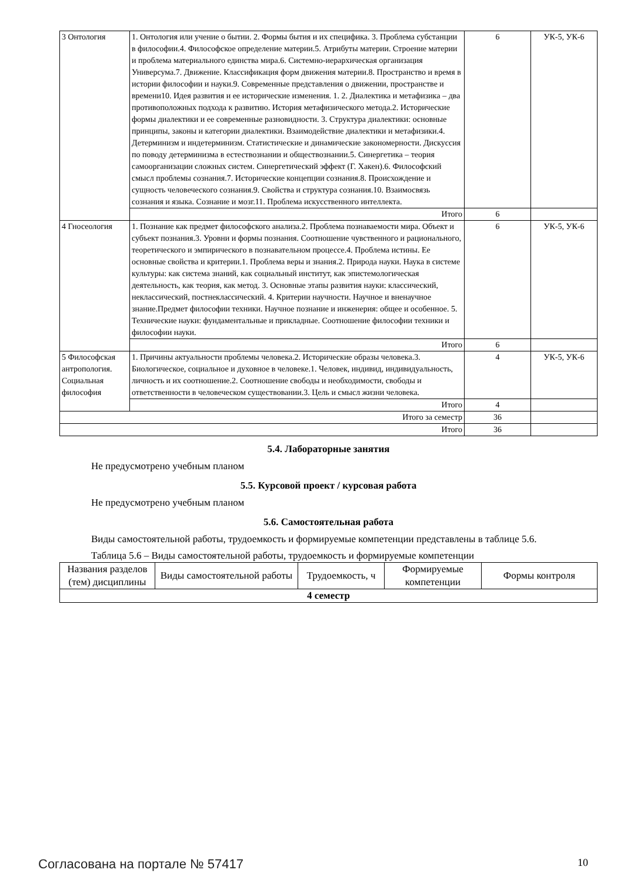| 3 Онтология | 1. Онтология или учение о бытии. 2. Формы бытия и их специфика. 3. Проблема субстанции в философии.4. Философское определение материи.5. Атрибуты материи. Строение материи и проблема материального единства мира.6. Системно-иерархическая организация Универсума.7. Движение. Классификация форм движения материи.8. Пространство и время в истории философии и науки.9. Современные представления о движении, пространстве и времени10. Идея развития и ее исторические изменения. 1. 2. Диалектика и метафизика – два противоположных подхода к развитию. История метафизического метода.2. Исторические формы диалектики и ее современные разновидности. 3. Структура диалектики: основные принципы, законы и категории диалектики. Взаимодействие диалектики и метафизики.4. Детерминизм и индетерминизм. Статистические и динамические закономерности. Дискуссия по поводу детерминизма в естествознании и обществознании.5. Синергетика – теория самоорганизации сложных систем. Синергетический эффект (Г. Хакен).6. Философский смысл проблемы сознания.7. Исторические концепции сознания.8. Происхождение и сущность человеческого сознания.9. Свойства и структура сознания.10. Взаимосвязь сознания и языка. Сознание и мозг.11. Проблема искусственного интеллекта. | 6 | УК-5, УК-6 |
| | Итого | 6 | |
| 4 Гносеология | 1. Познание как предмет философского анализа.2. Проблема познаваемости мира. Объект и субъект познания.3. Уровни и формы познания. Соотношение чувственного и рационального, теоретического и эмпирического в познавательном процессе.4. Проблема истины. Ее основные свойства и критерии.1. Проблема веры и знания.2. Природа науки. Наука в системе культуры: как система знаний, как социальный институт, как эпистемологическая деятельность, как теория, как метод. 3. Основные этапы развития науки: классический, неклассический, постнеклассический. 4. Критерии научности. Научное и вненаучное знание.Предмет философии техники. Научное познание и инженерия: общее и особенное. 5. Технические науки: фундаментальные и прикладные. Соотношение философии техники и философии науки. | 6 | УК-5, УК-6 |
| | Итого | 6 | |
| 5 Философская антропология. Социальная философия | 1. Причины актуальности проблемы человека.2. Исторические образы человека.3. Биологическое, социальное и духовное в человеке.1. Человек, индивид, индивидуальность, личность и их соотношение.2. Соотношение свободы и необходимости, свободы и ответственности в человеческом существовании.3. Цель и смысл жизни человека. | 4 | УК-5, УК-6 |
| | Итого | 4 | |
| Итого за семестр | | 36 | |
| Итого | | 36 | |
5.4. Лабораторные занятия
Не предусмотрено учебным планом
5.5. Курсовой проект / курсовая работа
Не предусмотрено учебным планом
5.6. Самостоятельная работа
Виды самостоятельной работы, трудоемкость и формируемые компетенции представлены в таблице 5.6.
Таблица 5.6 – Виды самостоятельной работы, трудоемкость и формируемые компетенции
| Названия разделов (тем) дисциплины | Виды самостоятельной работы | Трудоемкость, ч | Формируемые компетенции | Формы контроля |
| --- | --- | --- | --- | --- |
| 4 семестр | | | | |
Согласована на портале № 57417 10